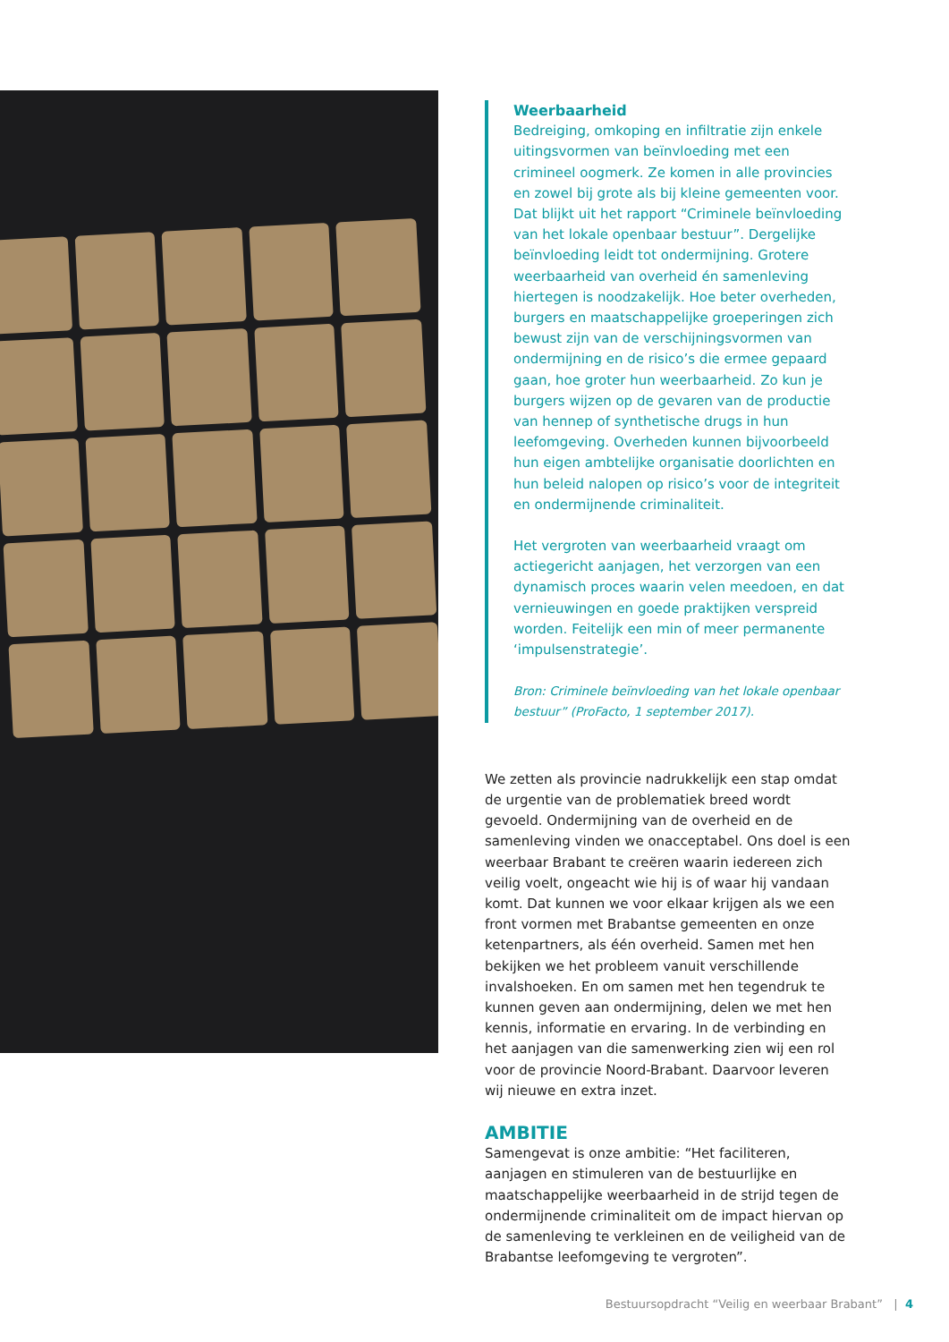Weerbaarheid
Bedreiging, omkoping en infiltratie zijn enkele uitingsvormen van beïnvloeding met een crimineel oogmerk. Ze komen in alle provincies en zowel bij grote als bij kleine gemeenten voor. Dat blijkt uit het rapport “Criminele beïnvloeding van het lokale openbaar bestuur”. Dergelijke beïnvloeding leidt tot ondermijning. Grotere weerbaarheid van overheid én samenleving hiertegen is noodzakelijk. Hoe beter overheden, burgers en maatschappelijke groeperingen zich bewust zijn van de verschijningsvormen van ondermijning en de risico’s die ermee gepaard gaan, hoe groter hun weerbaarheid. Zo kun je burgers wijzen op de gevaren van de productie van hennep of synthetische drugs in hun leefomgeving. Overheden kunnen bijvoorbeeld hun eigen ambtelijke organisatie doorlichten en hun beleid nalopen op risico’s voor de integriteit en ondermijnende criminaliteit.
Het vergroten van weerbaarheid vraagt om actiegericht aanjagen, het verzorgen van een dynamisch proces waarin velen meedoen, en dat vernieuwingen en goede praktijken verspreid worden. Feitelijk een min of meer permanente ‘impulsenstrategie’.
Bron: Criminele beïnvloeding van het lokale openbaar bestuur” (ProFacto, 1 september 2017).
We zetten als provincie nadrukkelijk een stap omdat de urgentie van de problematiek breed wordt gevoeld. Ondermijning van de overheid en de samenleving vinden we onacceptabel. Ons doel is een weerbaar Brabant te creëren waarin iedereen zich veilig voelt, ongeacht wie hij is of waar hij vandaan komt. Dat kunnen we voor elkaar krijgen als we een front vormen met Brabantse gemeenten en onze ketenpartners, als één overheid. Samen met hen bekijken we het probleem vanuit verschillende invalshoeken. En om samen met hen tegendruk te kunnen geven aan ondermijning, delen we met hen kennis, informatie en ervaring. In de verbinding en het aanjagen van die samenwerking zien wij een rol voor de provincie Noord-Brabant. Daarvoor leveren wij nieuwe en extra inzet.
AMBITIE
Samengevat is onze ambitie: “Het faciliteren, aanjagen en stimuleren van de bestuurlijke en maatschappelijke weerbaarheid in de strijd tegen de ondermijnende criminaliteit om de impact hiervan op de samenleving te verkleinen en de veiligheid van de Brabantse leefomgeving te vergroten”.
Bestuursopdracht “Veilig en weerbaar Brabant” | 4